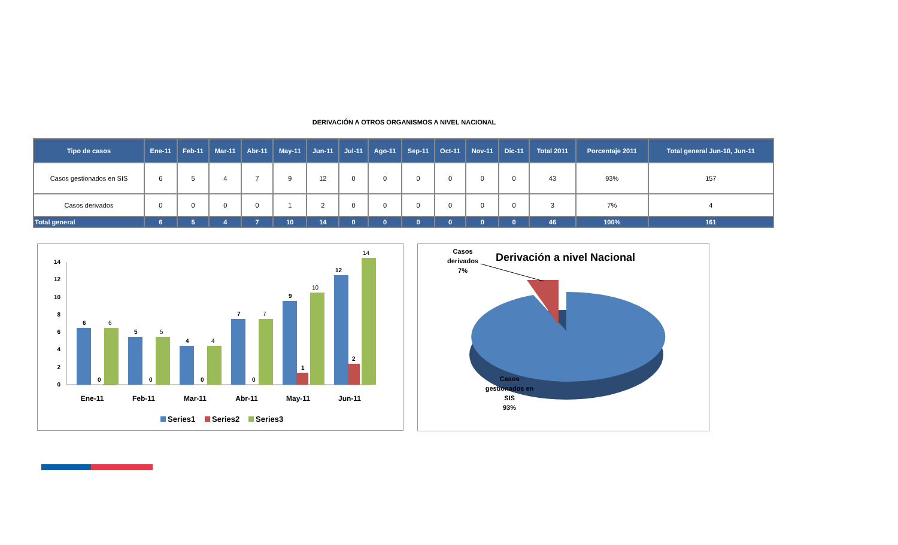DERIVACIÓN A OTROS ORGANISMOS A NIVEL NACIONAL
| Tipo de casos | Ene-11 | Feb-11 | Mar-11 | Abr-11 | May-11 | Jun-11 | Jul-11 | Ago-11 | Sep-11 | Oct-11 | Nov-11 | Dic-11 | Total 2011 | Porcentaje 2011 | Total general Jun-10, Jun-11 |
| --- | --- | --- | --- | --- | --- | --- | --- | --- | --- | --- | --- | --- | --- | --- | --- |
| Casos gestionados en SIS | 6 | 5 | 4 | 7 | 9 | 12 | 0 | 0 | 0 | 0 | 0 | 0 | 43 | 93% | 157 |
| Casos derivados | 0 | 0 | 0 | 0 | 1 | 2 | 0 | 0 | 0 | 0 | 0 | 0 | 3 | 7% | 4 |
| Total general | 6 | 5 | 4 | 7 | 10 | 14 | 0 | 0 | 0 | 0 | 0 | 0 | 46 | 100% | 161 |
14
12
10
8
6
4
2
0
6
0
6
5
0
5
4
0
4
7
0
7
9
1
10
12
2
14
Ene-11
Feb-11
Mar-11
Abr-11
May-11
Jun-11
Series1
Series2
Series3
Derivación a nivel Nacional
Casos
derivados
7%
Casos
gestionados en
SIS
93%